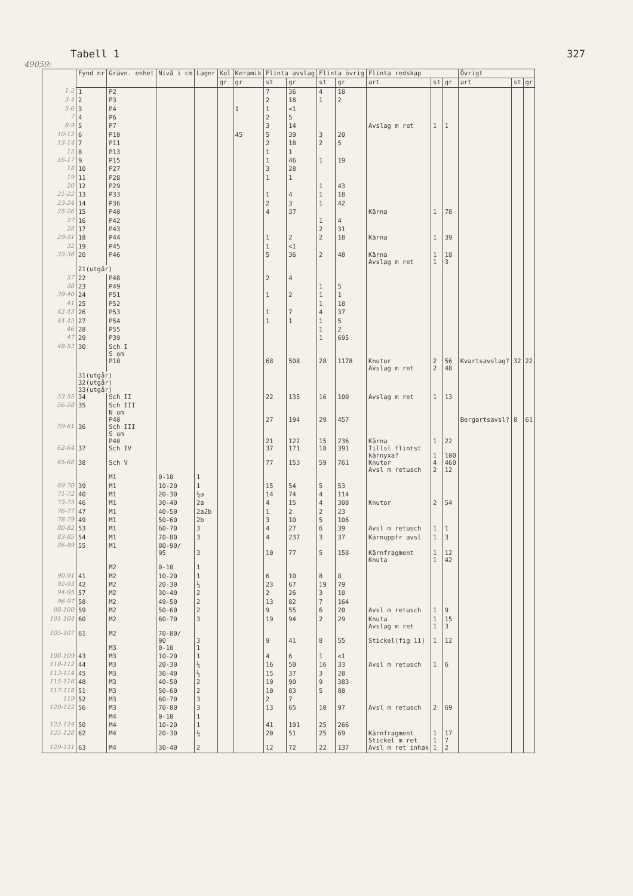Tabell 1 327
49059:
| | Fynd nr | Grävn. enhet | Nivå i cm | Lager | Kol | Keramik | Flinta avslag | | Flinta övrig | | Flinta redskap | | | Övrigt | | |
| --- | --- | --- | --- | --- | --- | --- | --- | --- | --- | --- | --- | --- | --- | --- | --- | --- |
| | | | | | gr | gr | st | gr | st | gr | art | st | gr | art | st | gr |
| 1-2 | 1 | P2 | | | | | 7 | 36 | 4 | 18 | | | | | | |
| 3-4 | 2 | P3 | | | | | 2 | 18 | 1 | 2 | | | | | | |
| 5-6 | 3 | P4 | | | | 1 | 1 | <1 | | | | | | | | |
| 7 | 4 | P6 | | | | | 2 | 5 | | | | | | | | |
| 8-9 | 5 | P7 | | | | | 3 | 14 | | | Avslag m ret | 1 | 1 | | | |
| 10-12 | 6 | P10 | | | | 45 | 5 | 39 | 3 | 20 | | | | | | |
| 13-14 | 7 | P11 | | | | | 2 | 18 | 2 | 5 | | | | | | |
| 15 | 8 | P13 | | | | | 1 | 1 | | | | | | | | |
| 16-17 | 9 | P15 | | | | | 1 | 46 | 1 | 19 | | | | | | |
| 18 | 10 | P27 | | | | | 3 | 28 | | | | | | | | |
| 19 | 11 | P28 | | | | | 1 | 1 | | | | | | | | |
| 20 | 12 | P29 | | | | | | | 1 | 43 | | | | | | |
| 21-22 | 13 | P33 | | | | | 1 | 4 | 1 | 18 | | | | | | |
| 23-24 | 14 | P36 | | | | | 2 | 3 | 1 | 42 | | | | | | |
| 25-26 | 15 | P40 | | | | | 4 | 37 | | | Kärna | 1 | 78 | | | |
| 27 | 16 | P42 | | | | | | | 1 | 4 | | | | | | |
| 28 | 17 | P43 | | | | | | | 2 | 31 | | | | | | |
| 29-31 | 18 | P44 | | | | | 1 | 2 | 2 | 18 | Kärna | 1 | 39 | | | |
| 32 | 19 | P45 | | | | | 1 | <1 | | | | | | | | |
| 33-36 | 20 | P46 | | | | | 5 | 36 | 2 | 48 | Kärna Avslag m ret | 1 1 | 18 3 | | | |
| | 21(utgår) | | | | | | | | | | | | | | | |
| 37 | 22 | P48 | | | | | 2 | 4 | | | | | | | | |
| 38 | 23 | P49 | | | | | | | 1 | 5 | | | | | | |
| 39-40 | 24 | P51 | | | | | 1 | 2 | 1 | 1 | | | | | | |
| 41 | 25 | P52 | | | | | | | 1 | 18 | | | | | | |
| 42-43 | 26 | P53 | | | | | 1 | 7 | 4 | 37 | | | | | | |
| 44-45 | 27 | P54 | | | | | 1 | 1 | 1 | 5 | | | | | | |
| 46 | 28 | P55 | | | | | | | 1 | 2 | | | | | | |
| 47 | 29 | P39 | | | | | | | 1 | 695 | | | | | | |
| 48-52 | 30 | Sch I S om P10 | | | | | 68 | 508 | 28 | 1178 | Knutor Avslag m ret | 2 2 | 56 48 | Kvartsavslag? | 32 | 22 |
| | 31(utgår) 32(utgår) 33(utgår) | | | | | | | | | | | | | | | |
| 53-55 | 34 | Sch II | | | | | 22 | 135 | 16 | 100 | Avslag m ret | 1 | 13 | | | |
| 56-58 | 35 | Sch III N om P40 | | | | | 27 | 194 | 29 | 457 | | | | Bergartsavsl? | 8 | 61 |
| 59-61 | 36 | Sch III S om P40 | | | | | 21 | 122 | 15 | 236 | Kärna | 1 | 22 | | | |
| 62-64 | 37 | Sch IV | | | | | 37 | 171 | 18 | 391 | Tillsl flintst kärnyxa? | 1 | 100 | | | |
| 65-68 | 38 | Sch V | | | | | 77 | 153 | 59 | 761 | Knutor Avsl m retusch | 4 2 | 460 12 | | | |
| | | M1 | 0-10 | 1 | | | | | | | | | | | | |
| 69-70 | 39 | M1 | 10-20 | 1 | | | 15 | 54 | 5 | 53 | | | | | | |
| 71-72 | 40 | M1 | 20-30 | ½a | | | 14 | 74 | 4 | 114 | | | | | | |
| 73-75 | 46 | M1 | 30-40 | 2a | | | 4 | 15 | 4 | 308 | Knutor | 2 | 54 | | | |
| 76-77 | 47 | M1 | 40-50 | 2a2b | | | 1 | 2 | 2 | 23 | | | | | | |
| 78-79 | 49 | M1 | 50-60 | 2b | | | 3 | 10 | 5 | 106 | | | | | | |
| 80-82 | 53 | M1 | 60-70 | 3 | | | 4 | 27 | 6 | 39 | Avsl m retusch | 1 | 1 | | | |
| 83-85 | 54 | M1 | 70-80 | 3 | | | 4 | 237 | 3 | 37 | Kärnuppfr avsl | 1 | 3 | | | |
| 86-89 | 55 | M1 | 80-90/ 95 | 3 | | | 10 | 77 | 5 | 158 | Kärnfragment Knuta | 1 1 | 12 42 | | | |
| | | M2 | 0-10 | 1 | | | | | | | | | | | | |
| 90-91 | 41 | M2 | 10-20 | 1 | | | 6 | 10 | 8 | 8 | | | | | | |
| 92-93 | 42 | M2 | 20-30 | ½ | | | 23 | 67 | 19 | 79 | | | | | | |
| 94-95 | 57 | M2 | 30-40 | 2 | | | 2 | 26 | 3 | 10 | | | | | | |
| 96-97 | 58 | M2 | 49-50 | 2 | | | 13 | 82 | 7 | 164 | | | | | | |
| 98-100 | 59 | M2 | 50-60 | 2 | | | 9 | 55 | 6 | 20 | Avsl m retusch | 1 | 9 | | | |
| 101-104 | 60 | M2 | 60-70 | 3 | | | 19 | 94 | 2 | 29 | Knuta Avslag m ret | 1 1 | 15 3 | | | |
| 105-107 | 61 | M2 | 70-80/ 90 | 3 | | | 9 | 41 | 8 | 55 | Stickel(fig 11) | 1 | 12 | | | |
| | | M3 | 0-10 | 1 | | | | | | | | | | | | |
| 108-109 | 43 | M3 | 10-20 | 1 | | | 4 | 6 | 1 | <1 | | | | | | |
| 110-112 | 44 | M3 | 20-30 | ½ | | | 16 | 50 | 16 | 33 | Avsl m retusch | 1 | 6 | | | |
| 113-114 | 45 | M3 | 30-40 | ½ | | | 15 | 37 | 3 | 28 | | | | | | |
| 115-116 | 48 | M3 | 40-50 | 2 | | | 19 | 90 | 9 | 383 | | | | | | |
| 117-118 | 51 | M3 | 50-60 | 2 | | | 10 | 83 | 5 | 88 | | | | | | |
| 119 | 52 | M3 | 60-70 | 3 | | | 2 | 7 | | | | | | | | |
| 120-122 | 56 | M3 | 70-80 | 3 | | | 13 | 65 | 10 | 97 | Avsl m retusch | 2 | 69 | | | |
| | | M4 | 0-10 | 1 | | | | | | | | | | | | |
| 123-124 | 50 | M4 | 10-20 | 1 | | | 41 | 191 | 25 | 266 | | | | | | |
| 125-128 | 62 | M4 | 20-30 | ½ | | | 20 | 51 | 25 | 69 | Kärnfragment Stickel m ret | 1 1 | 17 7 | | | |
| 129-131 | 63 | M4 | 30-40 | 2 | | | 12 | 72 | 22 | 137 | Avsl m ret inhak | 1 | 2 | | | |